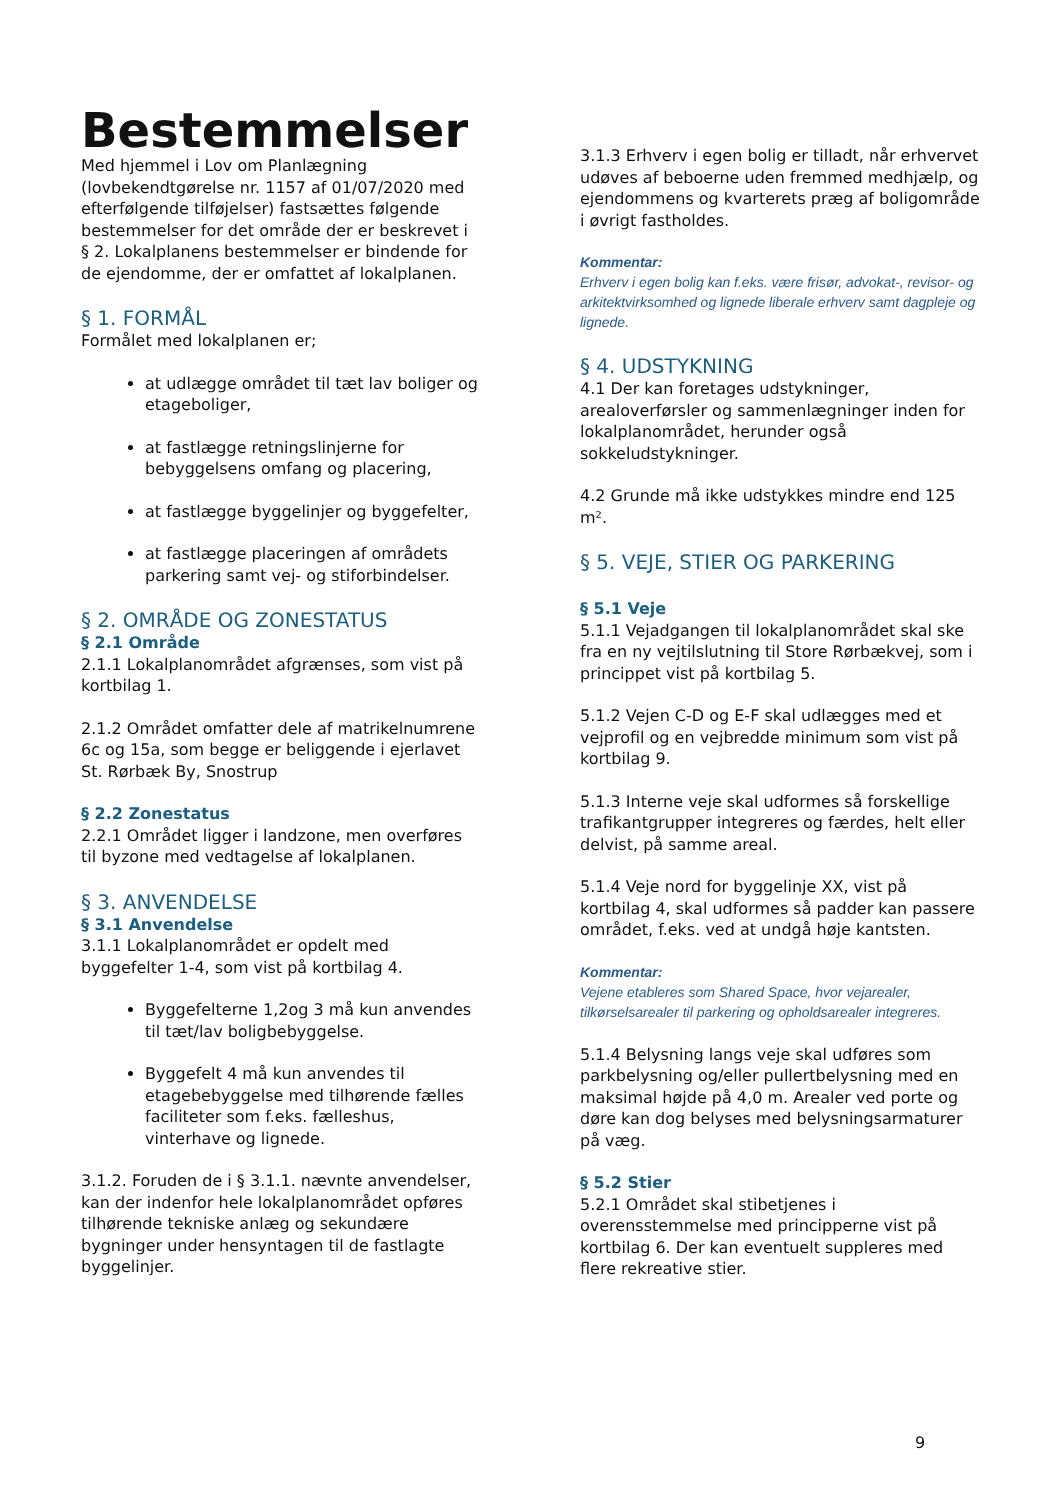Bestemmelser
Med hjemmel i Lov om Planlægning (lovbekendtgørelse nr. 1157 af 01/07/2020 med efterfølgende tilføjelser) fastsættes følgende bestemmelser for det område der er beskrevet i § 2. Lokalplanens bestemmelser er bindende for de ejendomme, der er omfattet af lokalplanen.
§ 1. FORMÅL
Formålet med lokalplanen er;
at udlægge området til tæt lav boliger og etageboliger,
at fastlægge retningslinjerne for bebyggelsens omfang og placering,
at fastlægge byggelinjer og byggefelter,
at fastlægge placeringen af områdets parkering samt vej- og stiforbindelser.
§ 2. OMRÅDE OG ZONESTATUS
§ 2.1 Område
2.1.1 Lokalplanområdet afgrænses, som vist på kortbilag 1.
2.1.2 Området omfatter dele af matrikelnumrene 6c og 15a, som begge er beliggende i ejerlavet St. Rørbæk By, Snostrup
§ 2.2 Zonestatus
2.2.1 Området ligger i landzone, men overføres til byzone med vedtagelse af lokalplanen.
§ 3. ANVENDELSE
§ 3.1 Anvendelse
3.1.1 Lokalplanområdet er opdelt med byggefelter 1-4, som vist på kortbilag 4.
Byggefelterne 1,2og 3 må kun anvendes til tæt/lav boligbebyggelse.
Byggefelt 4 må kun anvendes til etagebebyggelse med tilhørende fælles faciliteter som f.eks. fælleshus, vinterhave og lignede.
3.1.2. Foruden de i § 3.1.1. nævnte anvendelser, kan der indenfor hele lokalplanområdet opføres tilhørende tekniske anlæg og sekundære bygninger under hensyntagen til de fastlagte byggelinjer.
3.1.3 Erhverv i egen bolig er tilladt, når erhvervet udøves af beboerne uden fremmed medhjælp, og ejendommens og kvarterets præg af boligområde i øvrigt fastholdes.
Kommentar:
Erhverv i egen bolig kan f.eks. være frisør, advokat-, revisor- og arkitektvirksomhed og lignede liberale erhverv samt dagpleje og lignede.
§ 4. UDSTYKNING
4.1 Der kan foretages udstykninger, arealoverførsler og sammenlægninger inden for lokalplanområdet, herunder også sokkeludstykninger.
4.2 Grunde må ikke udstykkes mindre end 125 m².
§ 5. VEJE, STIER OG PARKERING
§ 5.1 Veje
5.1.1 Vejadgangen til lokalplanområdet skal ske fra en ny vejtilslutning til Store Rørbækvej, som i princippet vist på kortbilag 5.
5.1.2 Vejen C-D og E-F skal udlægges med et vejprofil og en vejbredde minimum som vist på kortbilag 9.
5.1.3 Interne veje skal udformes så forskellige trafikantgrupper integreres og færdes, helt eller delvist, på samme areal.
5.1.4 Veje nord for byggelinje XX, vist på kortbilag 4, skal udformes så padder kan passere området, f.eks. ved at undgå høje kantsten.
Kommentar:
Vejene etableres som Shared Space, hvor vejarealer, tilkørselsarealer til parkering og opholdsarealer integreres.
5.1.4 Belysning langs veje skal udføres som parkbelysning og/eller pullertbelysning med en maksimal højde på 4,0 m. Arealer ved porte og døre kan dog belyses med belysningsarmaturer på væg.
§ 5.2 Stier
5.2.1 Området skal stibetjenes i overensstemmelse med principperne vist på kortbilag 6. Der kan eventuelt suppleres med flere rekreative stier.
9